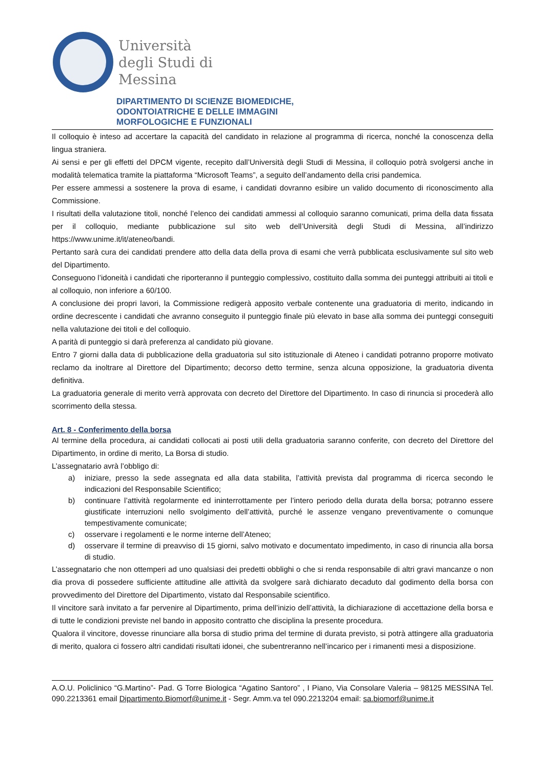Università
degli Studi di
Messina
DIPARTIMENTO DI SCIENZE BIOMEDICHE,
ODONTOIATRICHE E DELLE IMMAGINI
MORFOLOGICHE E FUNZIONALI
Il colloquio è inteso ad accertare la capacità del candidato in relazione al programma di ricerca, nonché la conoscenza della lingua straniera.
Ai sensi e per gli effetti del DPCM vigente, recepito dall’Università degli Studi di Messina, il colloquio potrà svolgersi anche in modalità telematica tramite la piattaforma “Microsoft Teams”, a seguito dell’andamento della crisi pandemica.
Per essere ammessi a sostenere la prova di esame, i candidati dovranno esibire un valido documento di riconoscimento alla Commissione.
I risultati della valutazione titoli, nonché l’elenco dei candidati ammessi al colloquio saranno comunicati, prima della data fissata per il colloquio, mediante pubblicazione sul sito web dell’Università degli Studi di Messina, all’indirizzo https://www.unime.it/it/ateneo/bandi.
Pertanto sarà cura dei candidati prendere atto della data della prova di esami che verrà pubblicata esclusivamente sul sito web del Dipartimento.
Conseguono l’idoneità i candidati che riporteranno il punteggio complessivo, costituito dalla somma dei punteggi attribuiti ai titoli e al colloquio, non inferiore a 60/100.
A conclusione dei propri lavori, la Commissione redigerà apposito verbale contenente una graduatoria di merito, indicando in ordine decrescente i candidati che avranno conseguito il punteggio finale più elevato in base alla somma dei punteggi conseguiti nella valutazione dei titoli e del colloquio.
A parità di punteggio si darà preferenza al candidato più giovane.
Entro 7 giorni dalla data di pubblicazione della graduatoria sul sito istituzionale di Ateneo i candidati potranno proporre motivato reclamo da inoltrare al Direttore del Dipartimento; decorso detto termine, senza alcuna opposizione, la graduatoria diventa definitiva.
La graduatoria generale di merito verrà approvata con decreto del Direttore del Dipartimento. In caso di rinuncia si procederà allo scorrimento della stessa.
Art. 8 - Conferimento della borsa
Al termine della procedura, ai candidati collocati ai posti utili della graduatoria saranno conferite, con decreto del Direttore del Dipartimento, in ordine di merito, La Borsa di studio.
L’assegnatario avrà l’obbligo di:
a) iniziare, presso la sede assegnata ed alla data stabilita, l’attività prevista dal programma di ricerca secondo le indicazioni del Responsabile Scientifico;
b) continuare l’attività regolarmente ed ininterrottamente per l’intero periodo della durata della borsa; potranno essere giustificate interruzioni nello svolgimento dell’attività, purché le assenze vengano preventivamente o comunque tempestivamente comunicate;
c) osservare i regolamenti e le norme interne dell’Ateneo;
d) osservare il termine di preavviso di 15 giorni, salvo motivato e documentato impedimento, in caso di rinuncia alla borsa di studio.
L’assegnatario che non ottemperi ad uno qualsiasi dei predetti obblighi o che si renda responsabile di altri gravi mancanze o non dia prova di possedere sufficiente attitudine alle attività da svolgere sarà dichiarato decaduto dal godimento della borsa con provvedimento del Direttore del Dipartimento, vistato dal Responsabile scientifico.
Il vincitore sarà invitato a far pervenire al Dipartimento, prima dell’inizio dell’attività, la dichiarazione di accettazione della borsa e di tutte le condizioni previste nel bando in apposito contratto che disciplina la presente procedura.
Qualora il vincitore, dovesse rinunciare alla borsa di studio prima del termine di durata previsto, si potrà attingere alla graduatoria di merito, qualora ci fossero altri candidati risultati idonei, che subentreranno nell’incarico per i rimanenti mesi a disposizione.
A.O.U. Policlinico “G.Martino”- Pad. G Torre Biologica “Agatino Santoro” , I Piano, Via Consolare Valeria – 98125 MESSINA Tel. 090.2213361 email Dipartimento.Biomorf@unime.it - Segr. Amm.va tel 090.2213204 email: sa.biomorf@unime.it